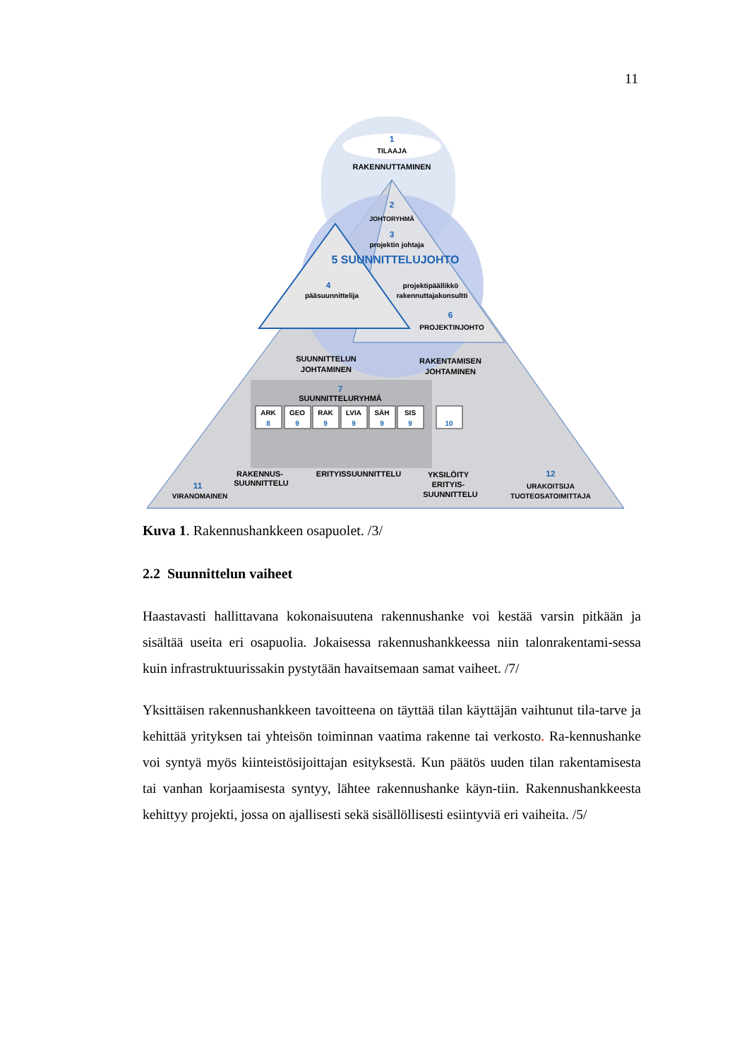11
1
TILAAJA
RAKENNUTTAMINEN
2
JOHTORYHMÄ
3
projektin johtaja
5 SUUNNITTELUJOHTO
4
pääsuunnittelija
projektipäällikkö
rakennuttajakonsultti
6
PROJEKTINJOHTO
SUUNNITTELUN
JOHTAMINEN
RAKENTAMISEN
JOHTAMINEN
7
SUUNNITTELURYHMÄ
ARK
8
GEO
9
RAK
9
LVIA
9
SÄH
9
SIS
9
10
RAKENNUS-
SUUNNITTELU
ERITYISSUUNNITTELU
YKSILÖITY
ERITYIS-
SUUNNITTELU
11
VIRANOMAINEN
12
URAKOITSIJA
TUOTEOSATOIMITTAJA
Kuva 1. Rakennushankkeen osapuolet. /3/
2.2 Suunnittelun vaiheet
Haastavasti hallittavana kokonaisuutena rakennushanke voi kestää varsin pitkään ja sisältää useita eri osapuolia. Jokaisessa rakennushankkeessa niin talonrakentami-sessa kuin infrastruktuurissakin pystytään havaitsemaan samat vaiheet. /7/
Yksittäisen rakennushankkeen tavoitteena on täyttää tilan käyttäjän vaihtunut tila-tarve ja kehittää yrityksen tai yhteisön toiminnan vaatima rakenne tai verkosto. Ra-kennushanke voi syntyä myös kiinteistösijoittajan esityksestä. Kun päätös uuden tilan rakentamisesta tai vanhan korjaamisesta syntyy, lähtee rakennushanke käyn-tiin. Rakennushankkeesta kehittyy projekti, jossa on ajallisesti sekä sisällöllisesti esiintyviä eri vaiheita. /5/